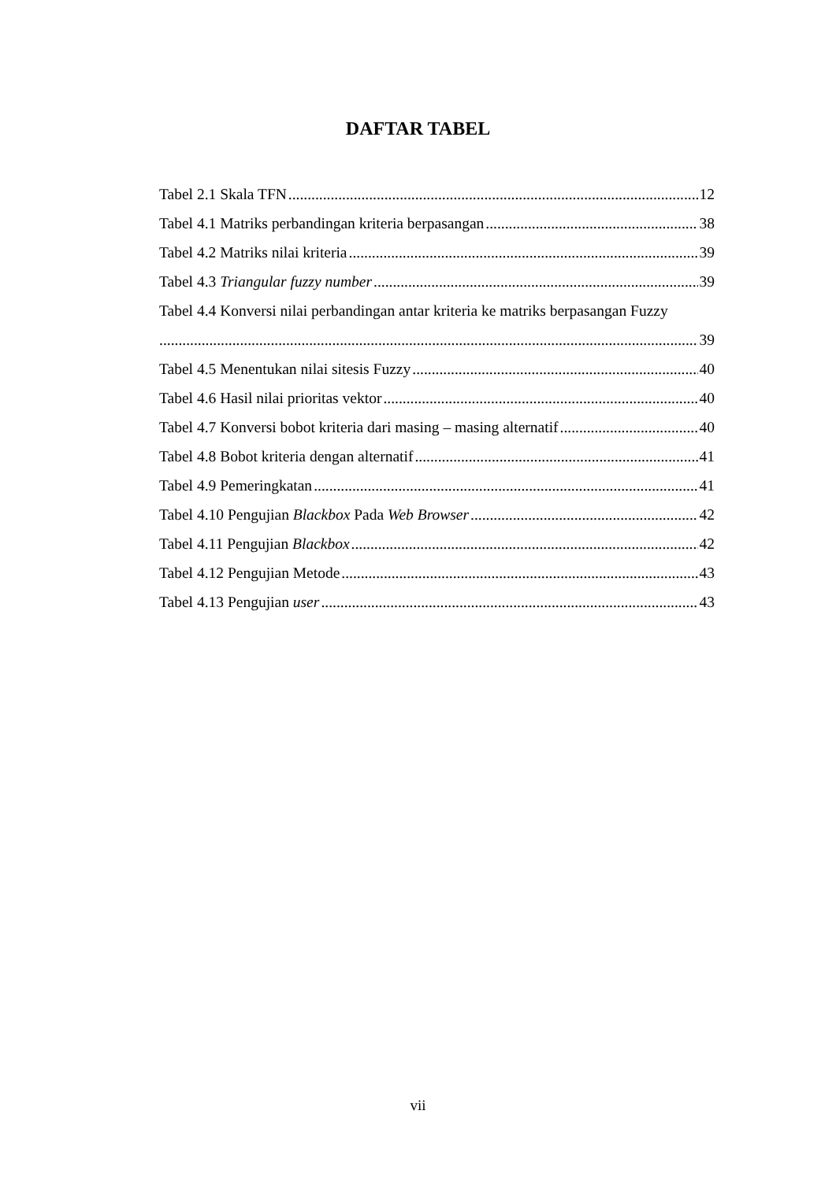DAFTAR TABEL
Tabel 2.1 Skala TFN 12
Tabel 4.1 Matriks perbandingan kriteria berpasangan 38
Tabel 4.2 Matriks nilai kriteria 39
Tabel 4.3 Triangular fuzzy number 39
Tabel 4.4 Konversi nilai perbandingan antar kriteria ke matriks berpasangan Fuzzy
39
Tabel 4.5 Menentukan nilai sitesis Fuzzy 40
Tabel 4.6 Hasil nilai prioritas vektor 40
Tabel 4.7 Konversi bobot kriteria dari masing – masing alternatif 40
Tabel 4.8 Bobot kriteria dengan alternatif 41
Tabel 4.9 Pemeringkatan 41
Tabel 4.10 Pengujian Blackbox Pada Web Browser 42
Tabel 4.11 Pengujian Blackbox 42
Tabel 4.12 Pengujian Metode 43
Tabel 4.13 Pengujian user 43
vii